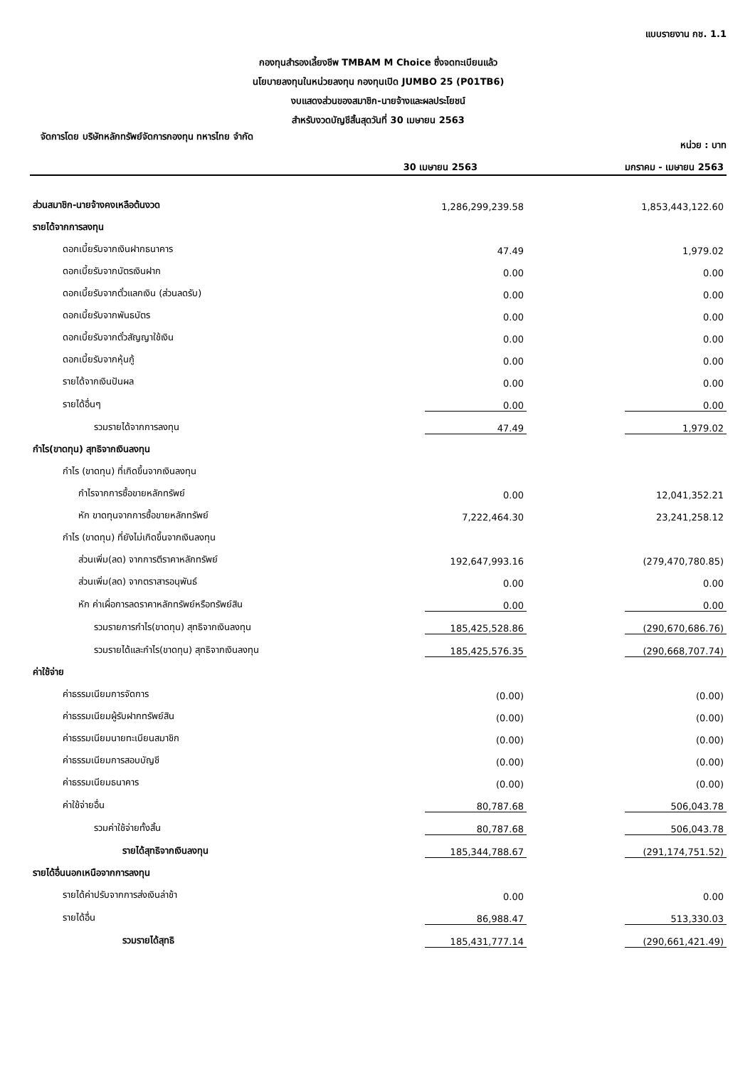แบบรายงาน กช. 1.1
กองทุนสำรองเลี้ยงชีพ TMBAM M Choice ซึ่งจดทะเบียนแล้ว
นโยบายลงทุนในหน่วยลงทุน กองทุนเปิด JUMBO 25 (P01TB6)
งบแสดงส่วนของสมาชิก-นายจ้างและผลประโยชน์
สำหรับงวดบัญชีสิ้นสุดวันที่ 30 เมษายน 2563
จัดการโดย บริษัทหลักทรัพย์จัดการกองทุน ทหารไทย จำกัด หน่วย : บาท
| | 30 เมษายน 2563 | | มกราคม - เมษายน 2563 |
| ส่วนสมาชิก-นายจ้างคงเหลือต้นงวด | 1,286,299,239.58 | | 1,853,443,122.60 |
| รายได้จากการลงทุน | | | |
| ดอกเบี้ยรับจากเงินฝากธนาคาร | 47.49 | | 1,979.02 |
| ดอกเบี้ยรับจากบัตรเงินฝาก | 0.00 | | 0.00 |
| ดอกเบี้ยรับจากตั๋วแลกเงิน (ส่วนลดรับ) | 0.00 | | 0.00 |
| ดอกเบี้ยรับจากพันธบัตร | 0.00 | | 0.00 |
| ดอกเบี้ยรับจากตั๋วสัญญาใช้เงิน | 0.00 | | 0.00 |
| ดอกเบี้ยรับจากหุ้นกู้ | 0.00 | | 0.00 |
| รายได้จากเงินปันผล | 0.00 | | 0.00 |
| รายได้อื่นๆ | 0.00 | | 0.00 |
| รวมรายได้จากการลงทุน | 47.49 | | 1,979.02 |
| กำไร(ขาดทุน) สุทธิจากเงินลงทุน | | | |
| กำไร (ขาดทุน) ที่เกิดขึ้นจากเงินลงทุน | | | |
| กำไรจากการซื้อขายหลักทรัพย์ | 0.00 | | 12,041,352.21 |
| หัก ขาดทุนจากการซื้อขายหลักทรัพย์ | 7,222,464.30 | | 23,241,258.12 |
| กำไร (ขาดทุน) ที่ยังไม่เกิดขึ้นจากเงินลงทุน | | | |
| ส่วนเพิ่ม(ลด) จากการตีราคาหลักทรัพย์ | 192,647,993.16 | | (279,470,780.85) |
| ส่วนเพิ่ม(ลด) จากตราสารอนุพันธ์ | 0.00 | | 0.00 |
| หัก ค่าเผื่อการลดราคาหลักทรัพย์หรือทรัพย์สิน | 0.00 | | 0.00 |
| รวมรายการกำไร(ขาดทุน) สุทธิจากเงินลงทุน | 185,425,528.86 | | (290,670,686.76) |
| รวมรายได้และกำไร(ขาดทุน) สุทธิจากเงินลงทุน | 185,425,576.35 | | (290,668,707.74) |
| ค่าใช้จ่าย | | | |
| ค่าธรรมเนียมการจัดการ | (0.00) | | (0.00) |
| ค่าธรรมเนียมผู้รับฝากทรัพย์สิน | (0.00) | | (0.00) |
| ค่าธรรมเนียมนายทะเบียนสมาชิก | (0.00) | | (0.00) |
| ค่าธรรมเนียมการสอบบัญชี | (0.00) | | (0.00) |
| ค่าธรรมเนียมธนาคาร | (0.00) | | (0.00) |
| ค่าใช้จ่ายอื่น | 80,787.68 | | 506,043.78 |
| รวมค่าใช้จ่ายทั้งสิ้น | 80,787.68 | | 506,043.78 |
| รายได้สุทธิจากเงินลงทุน | 185,344,788.67 | | (291,174,751.52) |
| รายได้อื่นนอกเหนือจากการลงทุน | | | |
| รายได้ค่าปรับจากการส่งเงินล่าช้า | 0.00 | | 0.00 |
| รายได้อื่น | 86,988.47 | | 513,330.03 |
| รวมรายได้สุทธิ | 185,431,777.14 | | (290,661,421.49) |